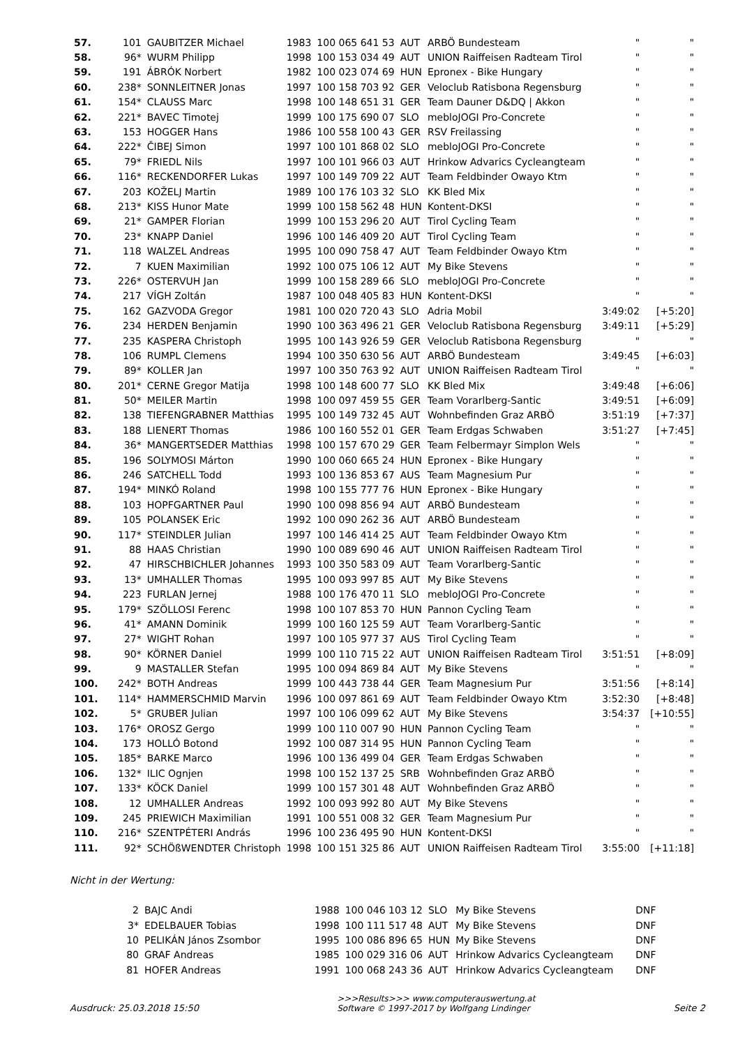| 57. | 101 | GAUBITZER Michael | 1983 | 100 065 641 53 | AUT | ARBÖ Bundesteam | " | " |
| 58. | 96* | WURM Philipp | 1998 | 100 153 034 49 | AUT | UNION Raiffeisen Radteam Tirol | " | " |
| 59. | 191 | ÁBRÓK Norbert | 1982 | 100 023 074 69 | HUN | Epronex - Bike Hungary | " | " |
| 60. | 238* | SONNLEITNER Jonas | 1997 | 100 158 703 92 | GER | Veloclub Ratisbona Regensburg | " | " |
| 61. | 154* | CLAUSS Marc | 1998 | 100 148 651 31 | GER | Team Dauner D&DQ / Akkon | " | " |
| 62. | 221* | BAVEC Timotej | 1999 | 100 175 690 07 | SLO | mebloJOGI Pro-Concrete | " | " |
| 63. | 153 | HOGGER Hans | 1986 | 100 558 100 43 | GER | RSV Freilassing | " | " |
| 64. | 222* | ČIBEJ Simon | 1997 | 100 101 868 02 | SLO | mebloJOGI Pro-Concrete | " | " |
| 65. | 79* | FRIEDL Nils | 1997 | 100 101 966 03 | AUT | Hrinkow Advarics Cycleangteam | " | " |
| 66. | 116* | RECKENDORFER Lukas | 1997 | 100 149 709 22 | AUT | Team Feldbinder Owayo Ktm | " | " |
| 67. | 203 | KOŽELJ Martin | 1989 | 100 176 103 32 | SLO | KK Bled Mix | " | " |
| 68. | 213* | KISS Hunor Mate | 1999 | 100 158 562 48 | HUN | Kontent-DKSI | " | " |
| 69. | 21* | GAMPER Florian | 1999 | 100 153 296 20 | AUT | Tirol Cycling Team | " | " |
| 70. | 23* | KNAPP Daniel | 1996 | 100 146 409 20 | AUT | Tirol Cycling Team | " | " |
| 71. | 118 | WALZEL Andreas | 1995 | 100 090 758 47 | AUT | Team Feldbinder Owayo Ktm | " | " |
| 72. | 7 | KUEN Maximilian | 1992 | 100 075 106 12 | AUT | My Bike Stevens | " | " |
| 73. | 226* | OSTERVUH Jan | 1999 | 100 158 289 66 | SLO | mebloJOGI Pro-Concrete | " | " |
| 74. | 217 | VÍGH Zoltán | 1987 | 100 048 405 83 | HUN | Kontent-DKSI | " | " |
| 75. | 162 | GAZVODA Gregor | 1981 | 100 020 720 43 | SLO | Adria Mobil | 3:49:02 | [+5:20] |
| 76. | 234 | HERDEN Benjamin | 1990 | 100 363 496 21 | GER | Veloclub Ratisbona Regensburg | 3:49:11 | [+5:29] |
| 77. | 235 | KASPERA Christoph | 1995 | 100 143 926 59 | GER | Veloclub Ratisbona Regensburg | " | " |
| 78. | 106 | RUMPL Clemens | 1994 | 100 350 630 56 | AUT | ARBÖ Bundesteam | 3:49:45 | [+6:03] |
| 79. | 89* | KOLLER Jan | 1997 | 100 350 763 92 | AUT | UNION Raiffeisen Radteam Tirol | " | " |
| 80. | 201* | CERNE Gregor Matija | 1998 | 100 148 600 77 | SLO | KK Bled Mix | 3:49:48 | [+6:06] |
| 81. | 50* | MEILER Martin | 1998 | 100 097 459 55 | GER | Team Vorarlberg-Santic | 3:49:51 | [+6:09] |
| 82. | 138 | TIEFENGRABNER Matthias | 1995 | 100 149 732 45 | AUT | Wohnbefinden Graz ARBÖ | 3:51:19 | [+7:37] |
| 83. | 188 | LIENERT Thomas | 1986 | 100 160 552 01 | GER | Team Erdgas Schwaben | 3:51:27 | [+7:45] |
| 84. | 36* | MANGERTSEDER Matthias | 1998 | 100 157 670 29 | GER | Team Felbermayr Simplon Wels | " | " |
| 85. | 196 | SOLYMOSI Márton | 1990 | 100 060 665 24 | HUN | Epronex - Bike Hungary | " | " |
| 86. | 246 | SATCHELL Todd | 1993 | 100 136 853 67 | AUS | Team Magnesium Pur | " | " |
| 87. | 194* | MINKÓ Roland | 1998 | 100 155 777 76 | HUN | Epronex - Bike Hungary | " | " |
| 88. | 103 | HOPFGARTNER Paul | 1990 | 100 098 856 94 | AUT | ARBÖ Bundesteam | " | " |
| 89. | 105 | POLANSEK Eric | 1992 | 100 090 262 36 | AUT | ARBÖ Bundesteam | " | " |
| 90. | 117* | STEINDLER Julian | 1997 | 100 146 414 25 | AUT | Team Feldbinder Owayo Ktm | " | " |
| 91. | 88 | HAAS Christian | 1990 | 100 089 690 46 | AUT | UNION Raiffeisen Radteam Tirol | " | " |
| 92. | 47 | HIRSCHBICHLER Johannes | 1993 | 100 350 583 09 | AUT | Team Vorarlberg-Santic | " | " |
| 93. | 13* | UMHALLER Thomas | 1995 | 100 093 997 85 | AUT | My Bike Stevens | " | " |
| 94. | 223 | FURLAN Jernej | 1988 | 100 176 470 11 | SLO | mebloJOGI Pro-Concrete | " | " |
| 95. | 179* | SZÖLLOSI Ferenc | 1998 | 100 107 853 70 | HUN | Pannon Cycling Team | " | " |
| 96. | 41* | AMANN Dominik | 1999 | 100 160 125 59 | AUT | Team Vorarlberg-Santic | " | " |
| 97. | 27* | WIGHT Rohan | 1997 | 100 105 977 37 | AUS | Tirol Cycling Team | " | " |
| 98. | 90* | KÖRNER Daniel | 1999 | 100 110 715 22 | AUT | UNION Raiffeisen Radteam Tirol | 3:51:51 | [+8:09] |
| 99. | 9 | MASTALLER Stefan | 1995 | 100 094 869 84 | AUT | My Bike Stevens | " | " |
| 100. | 242* | BOTH Andreas | 1999 | 100 443 738 44 | GER | Team Magnesium Pur | 3:51:56 | [+8:14] |
| 101. | 114* | HAMMERSCHMID Marvin | 1996 | 100 097 861 69 | AUT | Team Feldbinder Owayo Ktm | 3:52:30 | [+8:48] |
| 102. | 5* | GRUBER Julian | 1997 | 100 106 099 62 | AUT | My Bike Stevens | 3:54:37 | [+10:55] |
| 103. | 176* | OROSZ Gergo | 1999 | 100 110 007 90 | HUN | Pannon Cycling Team | " | " |
| 104. | 173 | HOLLÓ Botond | 1992 | 100 087 314 95 | HUN | Pannon Cycling Team | " | " |
| 105. | 185* | BARKE Marco | 1996 | 100 136 499 04 | GER | Team Erdgas Schwaben | " | " |
| 106. | 132* | ILIC Ognjen | 1998 | 100 152 137 25 | SRB | Wohnbefinden Graz ARBÖ | " | " |
| 107. | 133* | KÖCK Daniel | 1999 | 100 157 301 48 | AUT | Wohnbefinden Graz ARBÖ | " | " |
| 108. | 12 | UMHALLER Andreas | 1992 | 100 093 992 80 | AUT | My Bike Stevens | " | " |
| 109. | 245 | PRIEWICH Maximilian | 1991 | 100 551 008 32 | GER | Team Magnesium Pur | " | " |
| 110. | 216* | SZENTPÉTERI András | 1996 | 100 236 495 90 | HUN | Kontent-DKSI | " | " |
| 111. | 92* | SCHÖßWENDTER Christoph | 1998 | 100 151 325 86 | AUT | UNION Raiffeisen Radteam Tirol | 3:55:00 | [+11:18] |
Nicht in der Wertung:
| | 2 | BAJC Andi | 1988 | 100 046 103 12 | SLO | My Bike Stevens | DNF |
| | 3* | EDELBAUER Tobias | 1998 | 100 111 517 48 | AUT | My Bike Stevens | DNF |
| | 10 | PELIKÁN János Zsombor | 1995 | 100 086 896 65 | HUN | My Bike Stevens | DNF |
| | 80 | GRAF Andreas | 1985 | 100 029 316 06 | AUT | Hrinkow Advarics Cycleangteam | DNF |
| | 81 | HOFER Andreas | 1991 | 100 068 243 36 | AUT | Hrinkow Advarics Cycleangteam | DNF |
Ausdruck: 25.03.2018 15:50 >>>Results>>> www.computerauswertung.at
Software © 1997-2017 by Wolfgang Lindinger Seite 2